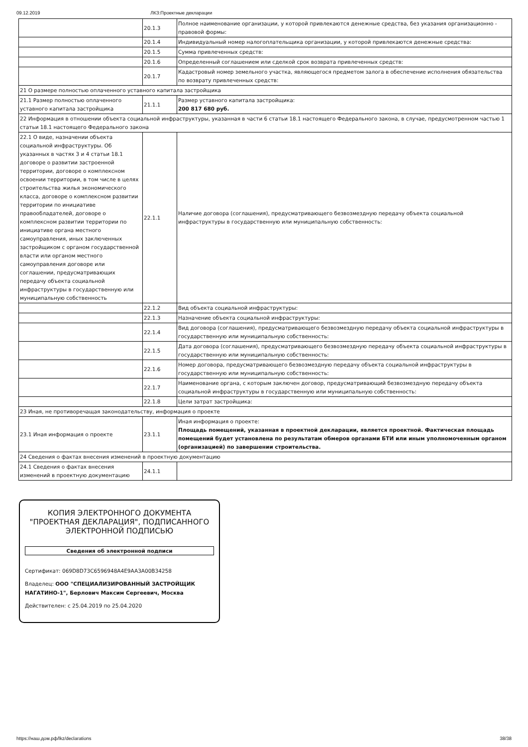09.12.2019 ЛКЗ:Проектные декларации
| | 20.1.3 | Полное наименование организации, у которой привлекаются денежные средства, без указания организационно - правовой формы: |
| | 20.1.4 | Индивидуальный номер налогоплательщика организации, у которой привлекаются денежные средства: |
| | 20.1.5 | Сумма привлеченных средств: |
| | 20.1.6 | Определенный соглашением или сделкой срок возврата привлеченных средств: |
| | 20.1.7 | Кадастровый номер земельного участка, являющегося предметом залога в обеспечение исполнения обязательства по возврату привлеченных средств: |
| 21 О размере полностью оплаченного уставного капитала застройщика | | |
| 21.1 Размер полностью оплаченного уставного капитала застройщика | 21.1.1 | Размер уставного капитала застройщика: 200 817 680 руб. |
| 22 Информация в отношении объекта социальной инфраструктуры, указанная в части 6 статьи 18.1 настоящего Федерального закона, в случае, предусмотренном частью 1 статьи 18.1 настоящего Федерального закона | | |
| 22.1 О виде, назначении объекта социальной инфраструктуры. Об указанных в частях 3 и 4 статьи 18.1 договоре о развитии застроенной территории, договоре о комплексном освоении территории, в том числе в целях строительства жилья экономического класса, договоре о комплексном развитии территории по инициативе правообладателей, договоре о комплексном развитии территории по инициативе органа местного самоуправления, иных заключенных застройщиком с органом государственной власти или органом местного самоуправления договоре или соглашении, предусматривающих передачу объекта социальной инфраструктуры в государственную или муниципальную собственность | 22.1.1 | Наличие договора (соглашения), предусматривающего безвозмездную передачу объекта социальной инфраструктуры в государственную или муниципальную собственность: |
| | 22.1.2 | Вид объекта социальной инфраструктуры: |
| | 22.1.3 | Назначение объекта социальной инфраструктуры: |
| | 22.1.4 | Вид договора (соглашения), предусматривающего безвозмездную передачу объекта социальной инфраструктуры в государственную или муниципальную собственность: |
| | 22.1.5 | Дата договора (соглашения), предусматривающего безвозмездную передачу объекта социальной инфраструктуры в государственную или муниципальную собственность: |
| | 22.1.6 | Номер договора, предусматривающего безвозмездную передачу объекта социальной инфраструктуры в государственную или муниципальную собственность: |
| | 22.1.7 | Наименование органа, с которым заключен договор, предусматривающий безвозмездную передачу объекта социальной инфраструктуры в государственную или муниципальную собственность: |
| | 22.1.8 | Цели затрат застройщика: |
| 23 Иная, не противоречащая законодательству, информация о проекте | | |
| 23.1 Иная информация о проекте | 23.1.1 | Иная информация о проекте: Площадь помещений, указанная в проектной декларации, является проектной. Фактическая площадь помещений будет установлена по результатам обмеров органами БТИ или иным уполномоченным органом (организацией) по завершении строительства. |
| 24 Сведения о фактах внесения изменений в проектную документацию | | |
| 24.1 Сведения о фактах внесения изменений в проектную документацию | 24.1.1 | |
КОПИЯ ЭЛЕКТРОННОГО ДОКУМЕНТА "ПРОЕКТНАЯ ДЕКЛАРАЦИЯ", ПОДПИСАННОГО ЭЛЕКТРОННОЙ ПОДПИСЬЮ
Сведения об электронной подписи
Сертификат: 069D8D73C6596948A4E9AA3A00B34258
Владелец: ООО "СПЕЦИАЛИЗИРОВАННЫЙ ЗАСТРОЙЩИК НАГАТИНО-1", Берлович Максим Сергеевич, Москва
Действителен: с 25.04.2019 по 25.04.2020
https://наш.дом.рф/lkz/declarations 38/38